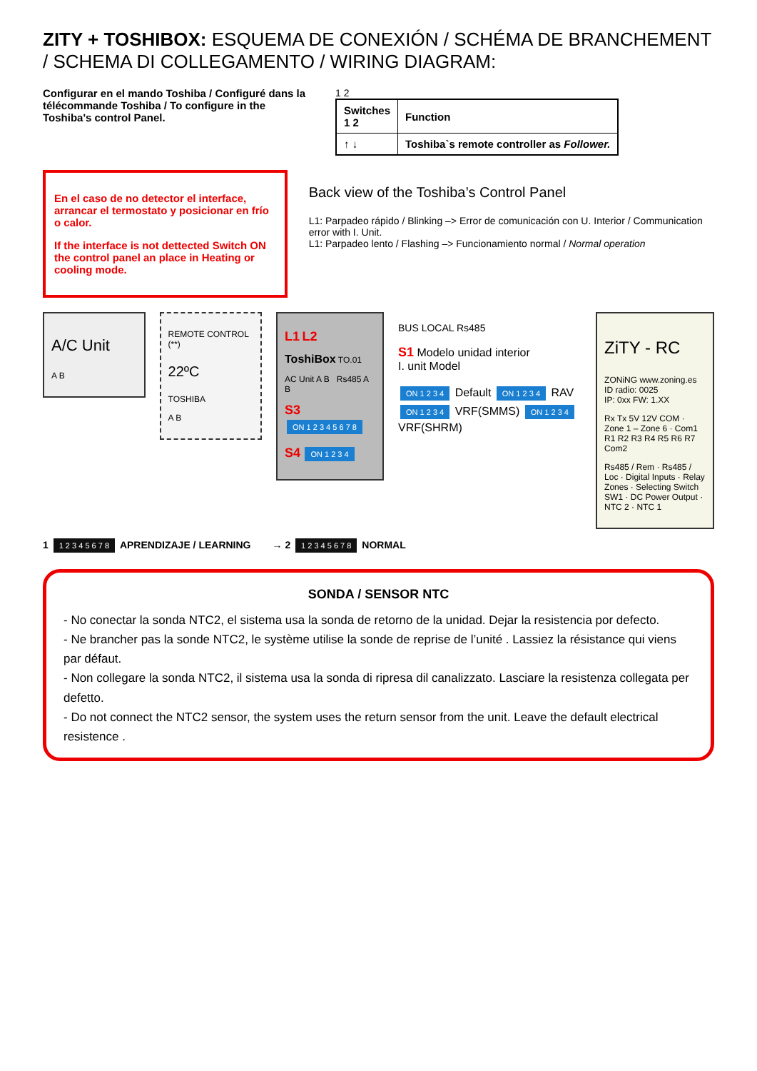ZITY + TOSHIBOX: ESQUEMA DE CONEXIÓN / SCHÉMA DE BRANCHEMENT / SCHEMA DI COLLEGAMENTO / WIRING DIAGRAM:
Configurar en el mando Toshiba / Configuré dans la télécommande Toshiba / To configure in the Toshiba's control Panel.
1 2
| Switches 1 2 | Function |
| --- | --- |
| ↑ ↓ | Toshiba`s remote controller as Follower. |
En el caso de no detector el interface, arrancar el termostato y posicionar en frío o calor.
If the interface is not dettected Switch ON the control panel an place in Heating or cooling mode.
Back view of the Toshiba’s Control Panel
L1: Parpadeo rápido / Blinking –> Error de comunicación con U. Interior / Communication error with I. Unit.
L1: Parpadeo lento / Flashing –> Funcionamiento normal / Normal operation
A/C Unit
A B
REMOTE CONTROL (**)
22ºC
TOSHIBA
A B
L1 L2
ToshiBox TO.01
AC Unit A B Rs485 A B
S3 ON 1 2 3 4 5 6 7 8
S4 ON 1 2 3 4
BUS LOCAL Rs485
S1 Modelo unidad interior
I. unit Model
ON 1 2 3 4 Default ON 1 2 3 4 RAV
ON 1 2 3 4 VRF(SMMS) ON 1 2 3 4 VRF(SHRM)
ZiTY - RC
ZONiNG www.zoning.es
ID radio: 0025
IP: 0xx FW: 1.XX
Rx Tx 5V 12V COM · Zone 1 – Zone 6 · Com1 R1 R2 R3 R4 R5 R6 R7 Com2
Rs485 / Rem · Rs485 / Loc · Digital Inputs · Relay Zones · Selecting Switch SW1 · DC Power Output · NTC 2 · NTC 1
1 1 2 3 4 5 6 7 8 APRENDIZAJE / LEARNING
→ 2 1 2 3 4 5 6 7 8 NORMAL
SONDA / SENSOR NTC
- No conectar la sonda NTC2, el sistema usa la sonda de retorno de la unidad. Dejar la resistencia por defecto.
- Ne brancher pas la sonde NTC2, le système utilise la sonde de reprise de l’unité . Lassiez la résistance qui viens par défaut.
- Non collegare la sonda NTC2, il sistema usa la sonda di ripresa dil canalizzato. Lasciare la resistenza collegata per defetto.
- Do not connect the NTC2 sensor, the system uses the return sensor from the unit. Leave the default electrical resistence .